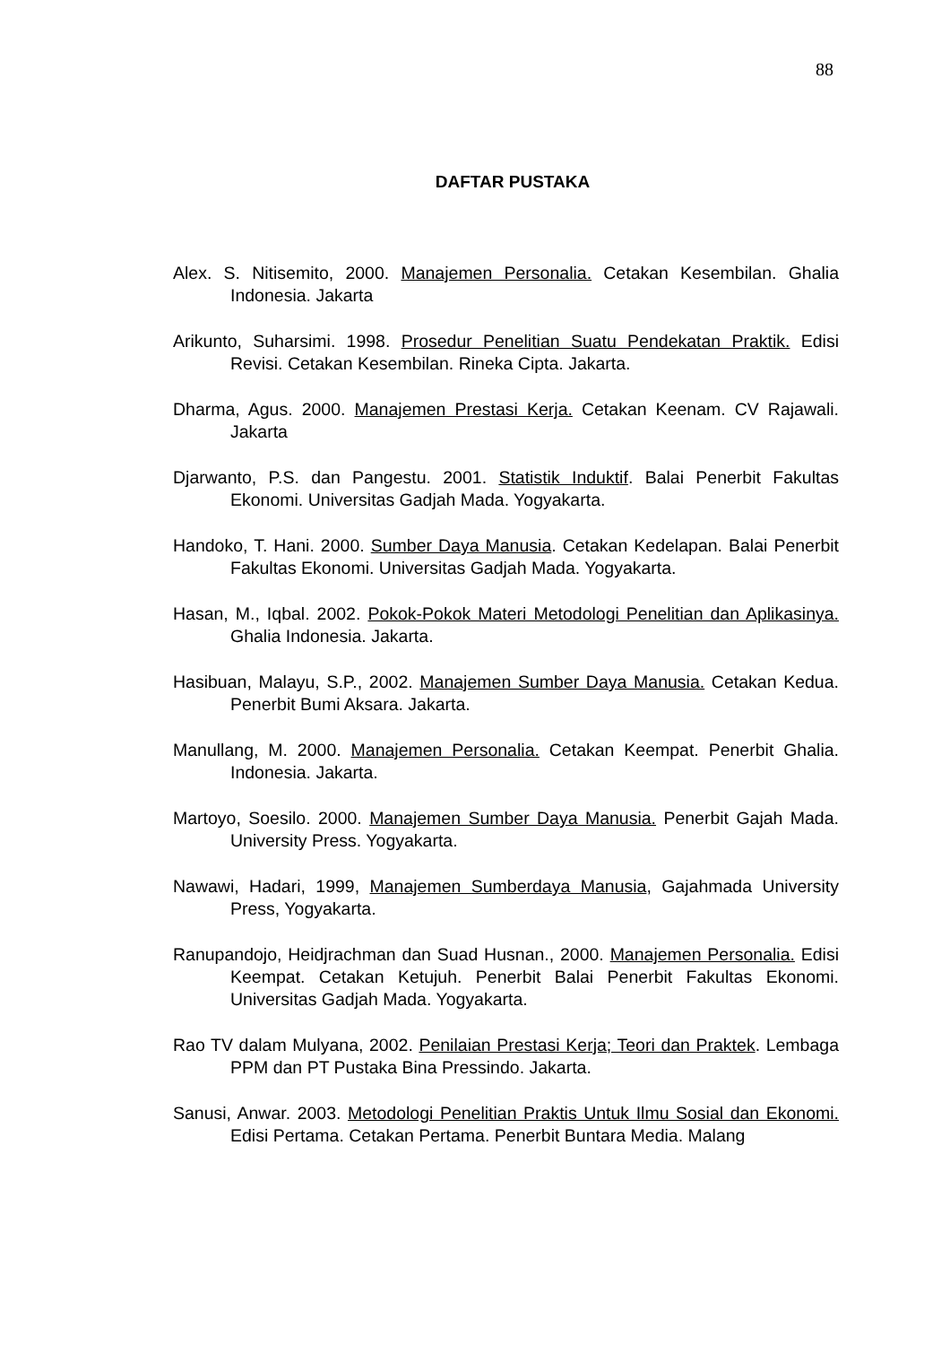88
DAFTAR PUSTAKA
Alex. S. Nitisemito, 2000. Manajemen Personalia. Cetakan Kesembilan. Ghalia Indonesia. Jakarta
Arikunto, Suharsimi. 1998. Prosedur Penelitian Suatu Pendekatan Praktik. Edisi Revisi. Cetakan Kesembilan. Rineka Cipta. Jakarta.
Dharma, Agus. 2000. Manajemen Prestasi Kerja. Cetakan Keenam. CV Rajawali. Jakarta
Djarwanto, P.S. dan Pangestu. 2001. Statistik Induktif. Balai Penerbit Fakultas Ekonomi. Universitas Gadjah Mada. Yogyakarta.
Handoko, T. Hani. 2000. Sumber Daya Manusia. Cetakan Kedelapan. Balai Penerbit Fakultas Ekonomi. Universitas Gadjah Mada. Yogyakarta.
Hasan, M., Iqbal. 2002. Pokok-Pokok Materi Metodologi Penelitian dan Aplikasinya. Ghalia Indonesia. Jakarta.
Hasibuan, Malayu, S.P., 2002. Manajemen Sumber Daya Manusia. Cetakan Kedua. Penerbit Bumi Aksara. Jakarta.
Manullang, M. 2000. Manajemen Personalia. Cetakan Keempat. Penerbit Ghalia. Indonesia. Jakarta.
Martoyo, Soesilo. 2000. Manajemen Sumber Daya Manusia. Penerbit Gajah Mada. University Press. Yogyakarta.
Nawawi, Hadari, 1999, Manajemen Sumberdaya Manusia, Gajahmada University Press, Yogyakarta.
Ranupandojo, Heidjrachman dan Suad Husnan., 2000. Manajemen Personalia. Edisi Keempat. Cetakan Ketujuh. Penerbit Balai Penerbit Fakultas Ekonomi. Universitas Gadjah Mada. Yogyakarta.
Rao TV dalam Mulyana, 2002. Penilaian Prestasi Kerja; Teori dan Praktek. Lembaga PPM dan PT Pustaka Bina Pressindo. Jakarta.
Sanusi, Anwar. 2003. Metodologi Penelitian Praktis Untuk Ilmu Sosial dan Ekonomi. Edisi Pertama. Cetakan Pertama. Penerbit Buntara Media. Malang